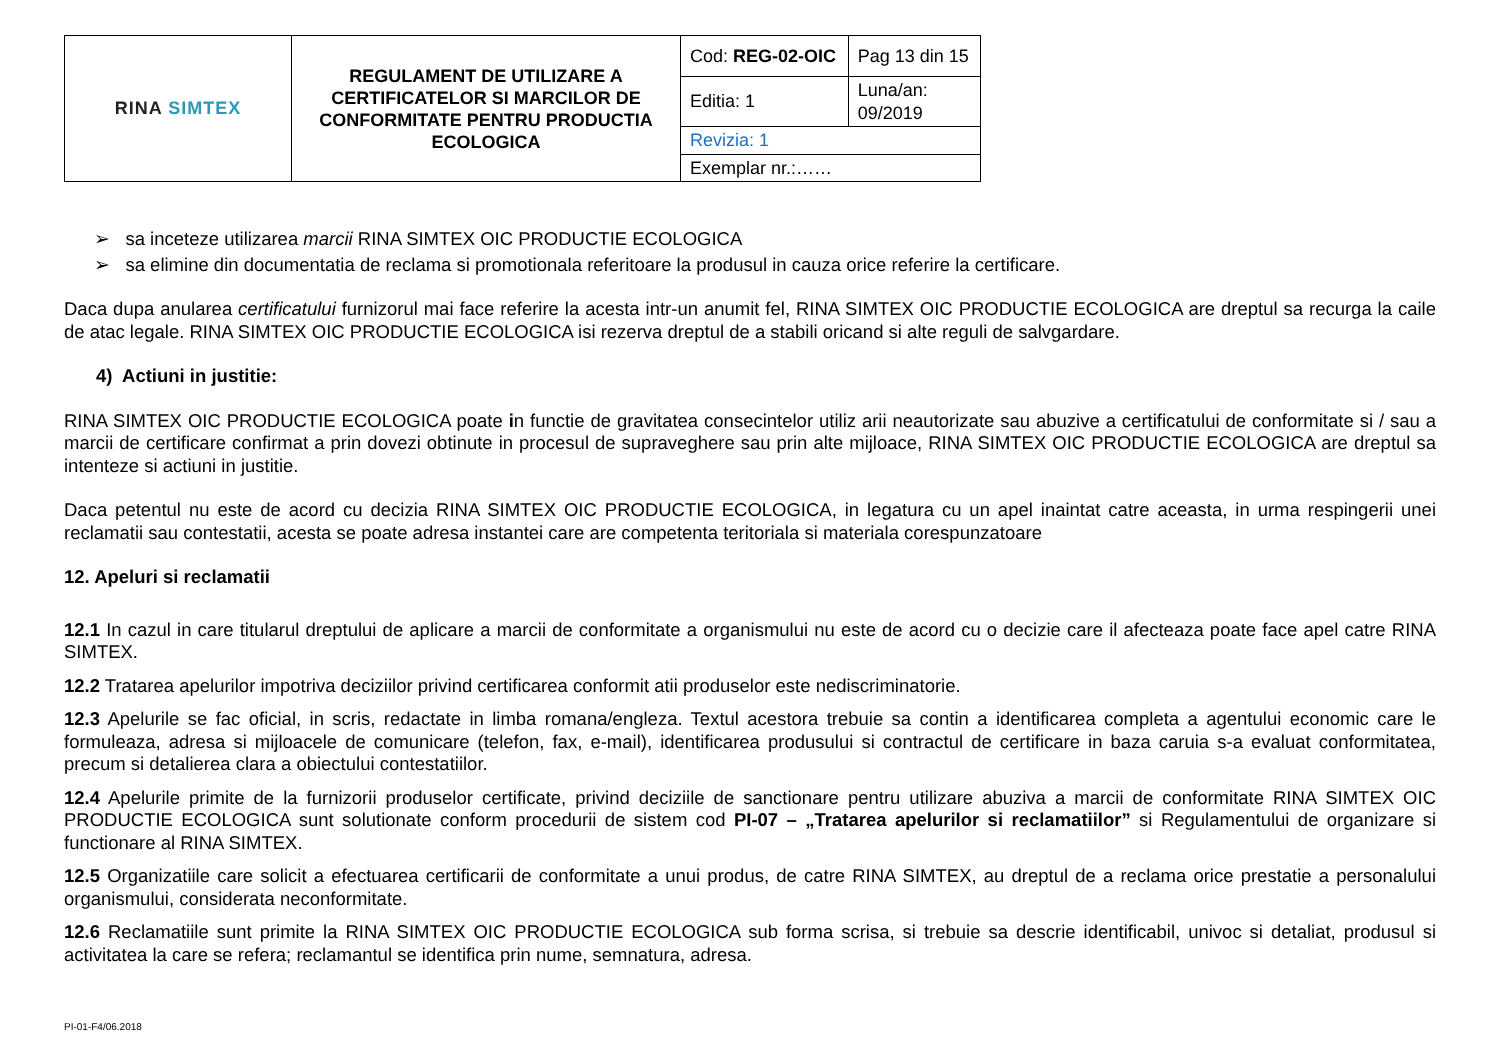| RINA SIMTEX | REGULAMENT DE UTILIZARE A CERTIFICATELOR SI MARCILOR DE CONFORMITATE PENTRU PRODUCTIA ECOLOGICA | Cod: REG-02-OIC | Pag 13 din 15 |
| | | Editia: 1 | Luna/an: 09/2019 |
| | | Revizia: 1 | |
| | | Exemplar nr.:…… | |
➢ sa inceteze utilizarea marcii RINA SIMTEX OIC PRODUCTIE ECOLOGICA
➢ sa elimine din documentatia de reclama si promotionala referitoare la produsul in cauza orice referire la certificare.
Daca dupa anularea certificatului furnizorul mai face referire la acesta intr-un anumit fel, RINA SIMTEX OIC PRODUCTIE ECOLOGICA are dreptul sa recurga la caile de atac legale. RINA SIMTEX OIC PRODUCTIE ECOLOGICA isi rezerva dreptul de a stabili oricand si alte reguli de salvgardare.
4) Actiuni in justitie:
RINA SIMTEX OIC PRODUCTIE ECOLOGICA poate in functie de gravitatea consecintelor utiliz arii neautorizate sau abuzive a certificatului de conformitate si / sau a marcii de certificare confirmat a prin dovezi obtinute in procesul de supraveghere sau prin alte mijloace, RINA SIMTEX OIC PRODUCTIE ECOLOGICA are dreptul sa intenteze si actiuni in justitie.
Daca petentul nu este de acord cu decizia RINA SIMTEX OIC PRODUCTIE ECOLOGICA, in legatura cu un apel inaintat catre aceasta, in urma respingerii unei reclamatii sau contestatii, acesta se poate adresa instantei care are competenta teritoriala si materiala corespunzatoare
12. Apeluri si reclamatii
12.1 In cazul in care titularul dreptului de aplicare a marcii de conformitate a organismului nu este de acord cu o decizie care il afecteaza poate face apel catre RINA SIMTEX.
12.2 Tratarea apelurilor impotriva deciziilor privind certificarea conformit atii produselor este nediscriminatorie.
12.3 Apelurile se fac oficial, in scris, redactate in limba romana/engleza. Textul acestora trebuie sa contin a identificarea completa a agentului economic care le formuleaza, adresa si mijloacele de comunicare (telefon, fax, e-mail), identificarea produsului si contractul de certificare in baza caruia s-a evaluat conformitatea, precum si detalierea clara a obiectului contestatiilor.
12.4 Apelurile primite de la furnizorii produselor certificate, privind deciziile de sanctionare pentru utilizare abuziva a marcii de conformitate RINA SIMTEX OIC PRODUCTIE ECOLOGICA sunt solutionate conform procedurii de sistem cod PI-07 – „Tratarea apelurilor si reclamatiilor” si Regulamentului de organizare si functionare al RINA SIMTEX.
12.5 Organizatiile care solicit a efectuarea certificarii de conformitate a unui produs, de catre RINA SIMTEX, au dreptul de a reclama orice prestatie a personalului organismului, considerata neconformitate.
12.6 Reclamatiile sunt primite la RINA SIMTEX OIC PRODUCTIE ECOLOGICA sub forma scrisa, si trebuie sa descrie identificabil, univoc si detaliat, produsul si activitatea la care se refera; reclamantul se identifica prin nume, semnatura, adresa.
PI-01-F4/06.2018